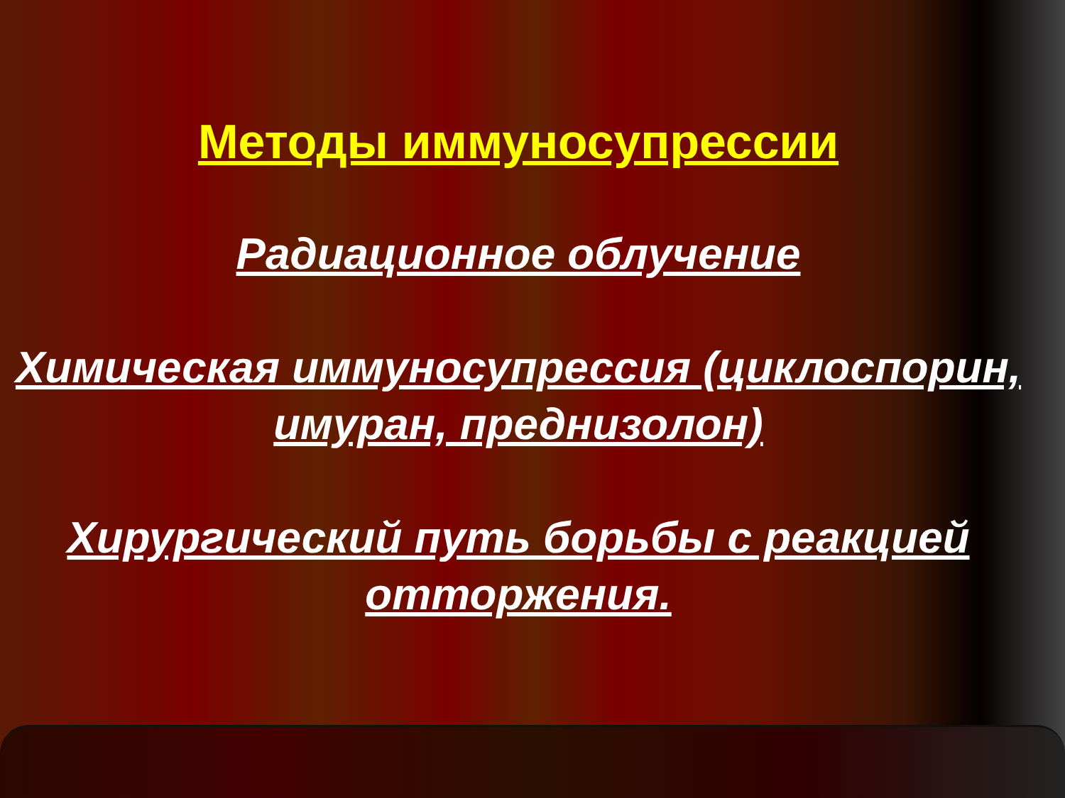Методы иммуносупрессии
Радиационное облучение
Химическая иммуносупрессия (циклоспорин, имуран, преднизолон)
Хирургический путь борьбы с реакцией отторжения.